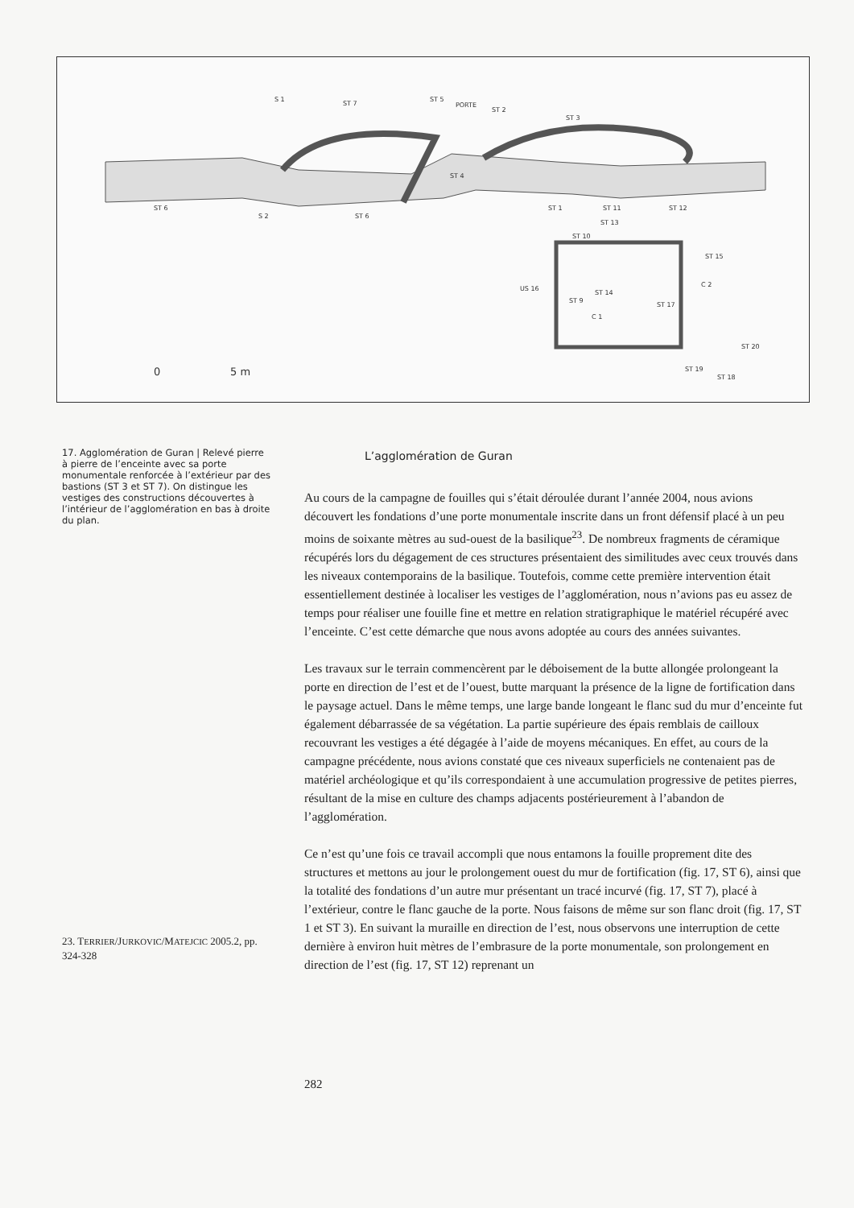ST 6
S 1
ST 7
ST 5
PORTE
ST 2
ST 3
ST 4
S 2
ST 6
ST 1
ST 11
ST 12
ST 13
ST 10
ST 15
C 2
US 16
ST 9
ST 14
C 1
ST 17
ST 20
ST 19
ST 18
0
5 m
17. Agglomération de Guran | Relevé pierre à pierre de l’enceinte avec sa porte monumentale renforcée à l’extérieur par des bastions (ST 3 et ST 7). On distingue les vestiges des constructions découvertes à l’intérieur de l’agglomération en bas à droite du plan.
L’agglomération de Guran
Au cours de la campagne de fouilles qui s’était déroulée durant l’année 2004, nous avions découvert les fondations d’une porte monumentale inscrite dans un front défensif placé à un peu moins de soixante mètres au sud-ouest de la basilique<sup>23</sup>. De nombreux fragments de céramique récupérés lors du dégagement de ces structures présentaient des similitudes avec ceux trouvés dans les niveaux contemporains de la basilique. Toutefois, comme cette première intervention était essentiellement destinée à localiser les vestiges de l’agglomération, nous n’avions pas eu assez de temps pour réaliser une fouille fine et mettre en relation stratigraphique le matériel récupéré avec l’enceinte. C’est cette démarche que nous avons adoptée au cours des années suivantes.
Les travaux sur le terrain commencèrent par le déboisement de la butte allongée prolongeant la porte en direction de l’est et de l’ouest, butte marquant la présence de la ligne de fortification dans le paysage actuel. Dans le même temps, une large bande longeant le flanc sud du mur d’enceinte fut également débarrassée de sa végétation. La partie supérieure des épais remblais de cailloux recouvrant les vestiges a été dégagée à l’aide de moyens mécaniques. En effet, au cours de la campagne précédente, nous avions constaté que ces niveaux superficiels ne contenaient pas de matériel archéologique et qu’ils correspondaient à une accumulation progressive de petites pierres, résultant de la mise en culture des champs adjacents postérieurement à l’abandon de l’agglomération.
Ce n’est qu’une fois ce travail accompli que nous entamons la fouille proprement dite des structures et mettons au jour le prolongement ouest du mur de fortification (fig. 17, ST 6), ainsi que la totalité des fondations d’un autre mur présentant un tracé incurvé (fig. 17, ST 7), placé à l’extérieur, contre le flanc gauche de la porte. Nous faisons de même sur son flanc droit (fig. 17, ST 1 et ST 3). En suivant la muraille en direction de l’est, nous observons une interruption de cette dernière à environ huit mètres de l’embrasure de la porte monumentale, son prolongement en direction de l’est (fig. 17, ST 12) reprenant un
23. TERRIER/JURKOVIC/MATEJCIC 2005.2, pp. 324-328
282